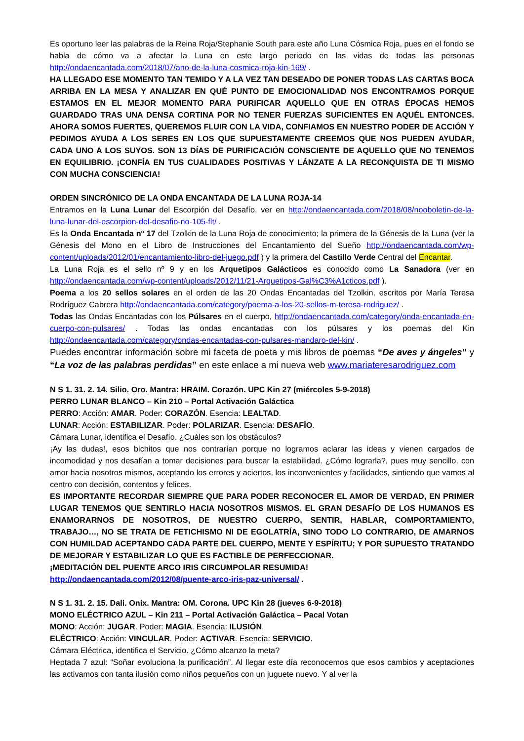Es oportuno leer las palabras de la Reina Roja/Stephanie South para este año Luna Cósmica Roja, pues en el fondo se habla de cómo va a afectar la Luna en este largo periodo en las vidas de todas las personas http://ondaencantada.com/2018/07/ano-de-la-luna-cosmica-roja-kin-169/ .
HA LLEGADO ESE MOMENTO TAN TEMIDO Y A LA VEZ TAN DESEADO DE PONER TODAS LAS CARTAS BOCA ARRIBA EN LA MESA Y ANALIZAR EN QUÉ PUNTO DE EMOCIONALIDAD NOS ENCONTRAMOS PORQUE ESTAMOS EN EL MEJOR MOMENTO PARA PURIFICAR AQUELLO QUE EN OTRAS ÉPOCAS HEMOS GUARDADO TRAS UNA DENSA CORTINA POR NO TENER FUERZAS SUFICIENTES EN AQUÉL ENTONCES. AHORA SOMOS FUERTES, QUEREMOS FLUIR CON LA VIDA, CONFIAMOS EN NUESTRO PODER DE ACCIÓN Y PEDIMOS AYUDA A LOS SERES EN LOS QUE SUPUESTAMENTE CREEMOS QUE NOS PUEDEN AYUDAR, CADA UNO A LOS SUYOS. SON 13 DÍAS DE PURIFICACIÓN CONSCIENTE DE AQUELLO QUE NO TENEMOS EN EQUILIBRIO. ¡CONFÍA EN TUS CUALIDADES POSITIVAS Y LÁNZATE A LA RECONQUISTA DE TI MISMO CON MUCHA CONSCIENCIA!
ORDEN SINCRÓNICO DE LA ONDA ENCANTADA DE LA LUNA ROJA-14
Entramos en la Luna Lunar del Escorpión del Desafío, ver en http://ondaencantada.com/2018/08/nooboletin-de-la-luna-lunar-del-escorpion-del-desafio-no-105-flt/ .
Es la Onda Encantada nº 17 del Tzolkin de la Luna Roja de conocimiento; la primera de la Génesis de la Luna (ver la Génesis del Mono en el Libro de Instrucciones del Encantamiento del Sueño http://ondaencantada.com/wp-content/uploads/2012/01/encantamiento-libro-del-juego.pdf ) y la primera del Castillo Verde Central del Encantar.
La Luna Roja es el sello nº 9 y en los Arquetipos Galácticos es conocido como La Sanadora (ver en http://ondaencantada.com/wp-content/uploads/2012/11/21-Arquetipos-Gal%C3%A1cticos.pdf ).
Poema a los 20 sellos solares en el orden de las 20 Ondas Encantadas del Tzolkin, escritos por María Teresa Rodríguez Cabrera http://ondaencantada.com/category/poema-a-los-20-sellos-m-teresa-rodriguez/ .
Todas las Ondas Encantadas con los Púlsares en el cuerpo, http://ondaencantada.com/category/onda-encantada-en-cuerpo-con-pulsares/ . Todas las ondas encantadas con los púlsares y los poemas del Kin http://ondaencantada.com/category/ondas-encantadas-con-pulsares-mandaro-del-kin/ .
Puedes encontrar información sobre mi faceta de poeta y mis libros de poemas “De aves y ángeles” y “La voz de las palabras perdidas” en este enlace a mi nueva web www.mariateresarodriguez.com
N S 1. 31. 2. 14. Silio. Oro. Mantra: HRAIM. Corazón. UPC Kin 27 (miércoles 5-9-2018)
PERRO LUNAR BLANCO – Kin 210 – Portal Activación Galáctica
PERRO: Acción: AMAR. Poder: CORAZÓN. Esencia: LEALTAD.
LUNAR: Acción: ESTABILIZAR. Poder: POLARIZAR. Esencia: DESAFÍO.
Cámara Lunar, identifica el Desafío. ¿Cuáles son los obstáculos?
¡Ay las dudas!, esos bichitos que nos contrarían porque no logramos aclarar las ideas y vienen cargados de incomodidad y nos desafían a tomar decisiones para buscar la estabilidad. ¿Cómo lograrla?, pues muy sencillo, con amor hacia nosotros mismos, aceptando los errores y aciertos, los inconvenientes y facilidades, sintiendo que vamos al centro con decisión, contentos y felices.
ES IMPORTANTE RECORDAR SIEMPRE QUE PARA PODER RECONOCER EL AMOR DE VERDAD, EN PRIMER LUGAR TENEMOS QUE SENTIRLO HACIA NOSOTROS MISMOS. EL GRAN DESAFÍO DE LOS HUMANOS ES ENAMORARNOS DE NOSOTROS, DE NUESTRO CUERPO, SENTIR, HABLAR, COMPORTAMIENTO, TRABAJO…, NO SE TRATA DE FETICHISMO NI DE EGOLATRÍA, SINO TODO LO CONTRARIO, DE AMARNOS CON HUMILDAD ACEPTANDO CADA PARTE DEL CUERPO, MENTE Y ESPÍRITU; Y POR SUPUESTO TRATANDO DE MEJORAR Y ESTABILIZAR LO QUE ES FACTIBLE DE PERFECCIONAR.
¡MEDITACIÓN DEL PUENTE ARCO IRIS CIRCUMPOLAR RESUMIDA!
http://ondaencantada.com/2012/08/puente-arco-iris-paz-universal/ .
N S 1. 31. 2. 15. Dali. Onix. Mantra: OM. Corona. UPC Kin 28 (jueves 6-9-2018)
MONO ELÉCTRICO AZUL – Kin 211 – Portal Activación Galáctica – Pacal Votan
MONO: Acción: JUGAR. Poder: MAGIA. Esencia: ILUSIÓN.
ELÉCTRICO: Acción: VINCULAR. Poder: ACTIVAR. Esencia: SERVICIO.
Cámara Eléctrica, identifica el Servicio. ¿Cómo alcanzo la meta?
Heptada 7 azul: “Soñar evoluciona la purificación”. Al llegar este día reconocemos que esos cambios y aceptaciones las activamos con tanta ilusión como niños pequeños con un juguete nuevo. Y al ver la